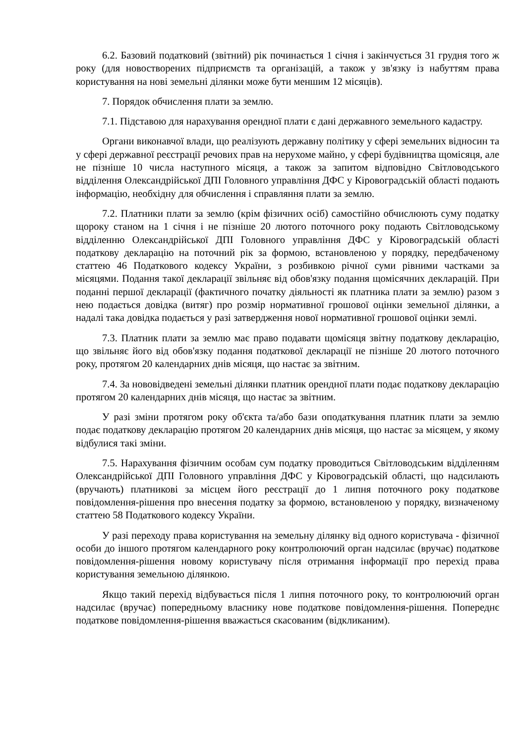6.2. Базовий податковий (звітний) рік починається 1 січня і закінчується 31 грудня того ж року (для новостворених підприємств та організацій, а також у зв'язку із набуттям права користування на нові земельні ділянки може бути меншим 12 місяців).
7. Порядок обчислення плати за землю.
7.1. Підставою для нарахування орендної плати є дані державного земельного кадастру.
Органи виконавчої влади, що реалізують державну політику у сфері земельних відносин та у сфері державної реєстрації речових прав на нерухоме майно, у сфері будівництва щомісяця, але не пізніше 10 числа наступного місяця, а також за запитом відповідно Світловодського відділення Олександрійської ДПІ Головного управління ДФС у Кіровоградській області подають інформацію, необхідну для обчислення і справляння плати за землю.
7.2. Платники плати за землю (крім фізичних осіб) самостійно обчислюють суму податку щороку станом на 1 січня і не пізніше 20 лютого поточного року подають Світловодському відділенню Олександрійської ДПІ Головного управління ДФС у Кіровоградській області податкову декларацію на поточний рік за формою, встановленою у порядку, передбаченому статтею 46 Податкового кодексу України, з розбивкою річної суми рівними частками за місяцями. Подання такої декларації звільняє від обов'язку подання щомісячних декларацій. При поданні першої декларації (фактичного початку діяльності як платника плати за землю) разом з нею подається довідка (витяг) про розмір нормативної грошової оцінки земельної ділянки, а надалі така довідка подається у разі затвердження нової нормативної грошової оцінки землі.
7.3. Платник плати за землю має право подавати щомісяця звітну податкову декларацію, що звільняє його від обов'язку подання податкової декларації не пізніше 20 лютого поточного року, протягом 20 календарних днів місяця, що настає за звітним.
7.4. За нововідведені земельні ділянки платник орендної плати подає податкову декларацію протягом 20 календарних днів місяця, що настає за звітним.
У разі зміни протягом року об'єкта та/або бази оподаткування платник плати за землю подає податкову декларацію протягом 20 календарних днів місяця, що настає за місяцем, у якому відбулися такі зміни.
7.5. Нарахування фізичним особам сум податку проводиться Світловодським відділенням Олександрійської ДПІ Головного управління ДФС у Кіровоградській області, що надсилають (вручають) платникові за місцем його реєстрації до 1 липня поточного року податкове повідомлення-рішення про внесення податку за формою, встановленою у порядку, визначеному статтею 58 Податкового кодексу України.
У разі переходу права користування на земельну ділянку від одного користувача - фізичної особи до іншого протягом календарного року контролюючий орган надсилає (вручає) податкове повідомлення-рішення новому користувачу після отримання інформації про перехід права користування земельною ділянкою.
Якщо такий перехід відбувається після 1 липня поточного року, то контролюючий орган надсилає (вручає) попередньому власнику нове податкове повідомлення-рішення. Попереднє податкове повідомлення-рішення вважається скасованим (відкликаним).